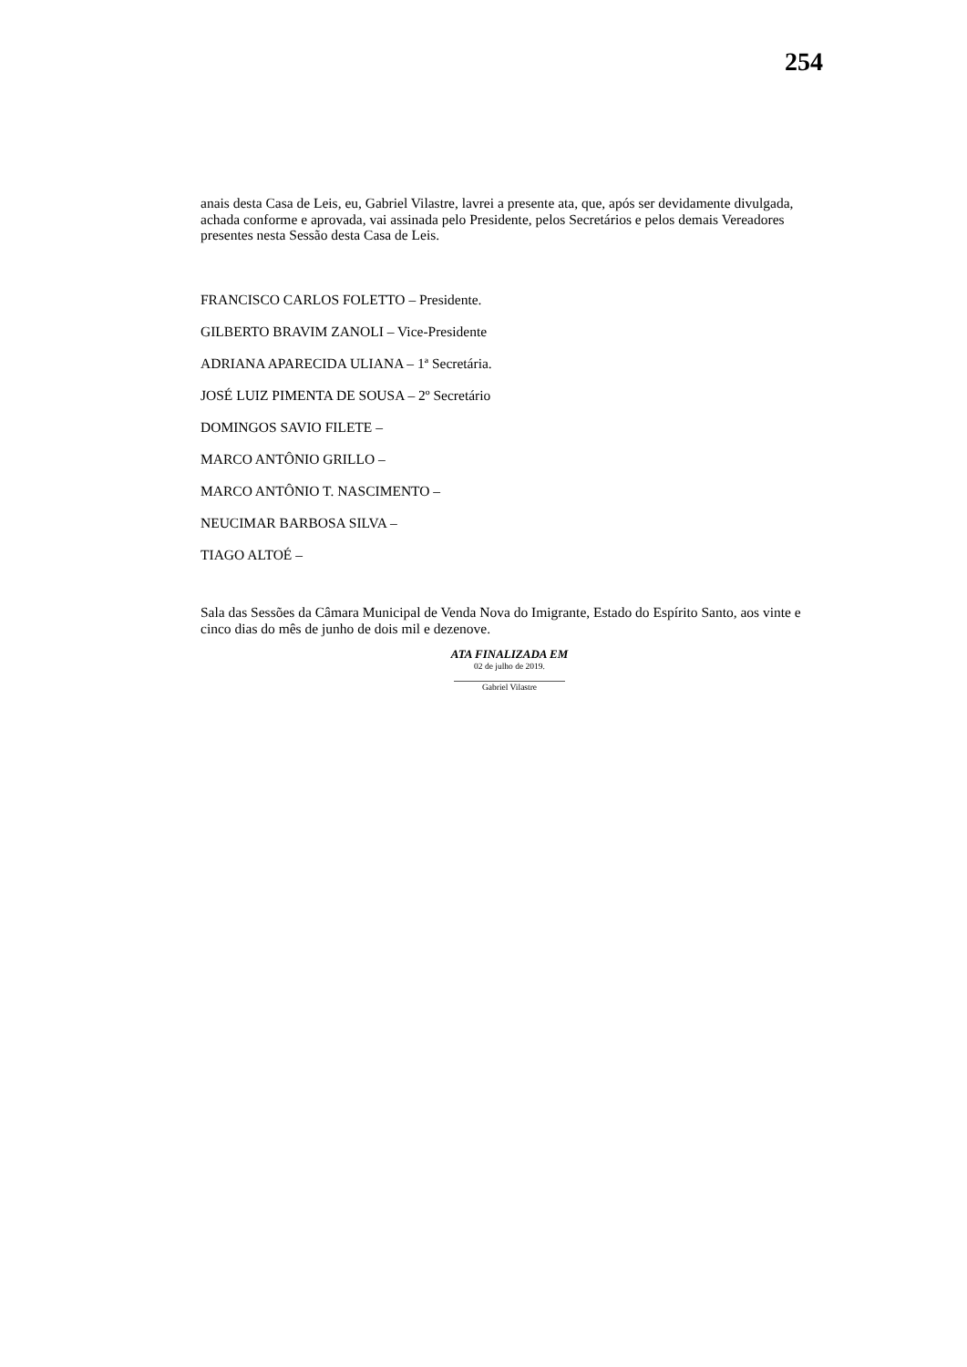254
anais desta Casa de Leis, eu, Gabriel Vilastre, lavrei a presente ata, que, após ser devidamente divulgada, achada conforme e aprovada, vai assinada pelo Presidente, pelos Secretários e pelos demais Vereadores presentes nesta Sessão desta Casa de Leis.
FRANCISCO CARLOS FOLETTO – Presidente.
GILBERTO BRAVIM ZANOLI – Vice-Presidente
ADRIANA APARECIDA ULIANA – 1ª Secretária.
JOSÉ LUIZ PIMENTA DE SOUSA – 2º Secretário
DOMINGOS SAVIO FILETE –
MARCO ANTÔNIO GRILLO –
MARCO ANTÔNIO T. NASCIMENTO –
NEUCIMAR BARBOSA SILVA –
TIAGO ALTOÉ –
Sala das Sessões da Câmara Municipal de Venda Nova do Imigrante, Estado do Espírito Santo, aos vinte e cinco dias do mês de junho de dois mil e dezenove.
ATA FINALIZADA EM
02 de julho de 2019.
Gabriel Vilastre